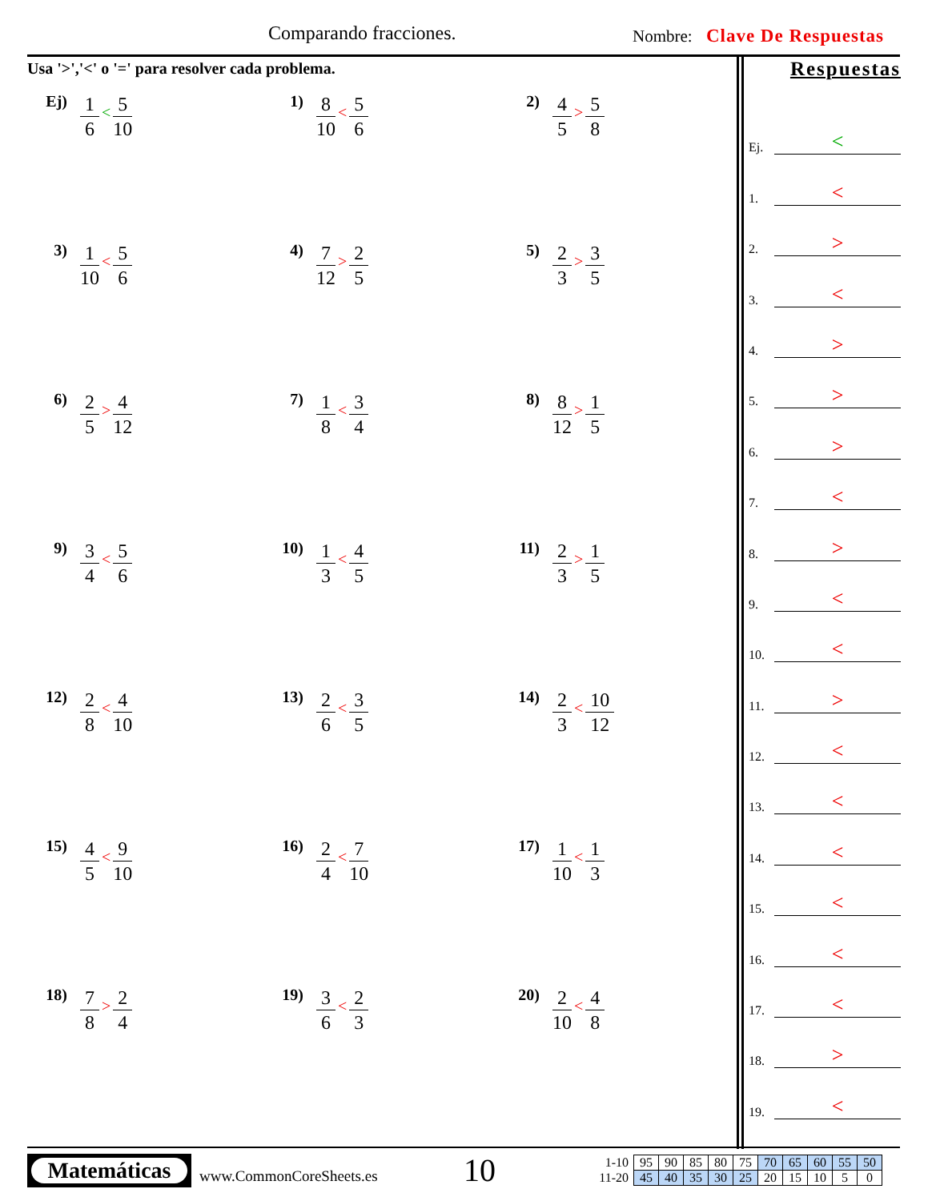Comparando fracciones. Nombre: Clave De Respuestas
Usa '>','<' o '=' para resolver cada problema.
Ej) 1 6 < 5 10
1) 8 10 < 5 6
2) 4 5 > 5 8
3) 1 10 < 5 6
4) 7 12 > 2 5
5) 2 3 > 3 5
6) 2 5 > 4 12
7) 1 8 < 3 4
8) 8 12 > 1 5
9) 3 4 < 5 6
10) 1 3 < 4 5
11) 2 3 > 1 5
12) 2 8 < 4 10
13) 2 6 < 3 5
14) 2 3 < 10 12
15) 4 5 < 9 10
16) 2 4 < 7 10
17) 1 10 < 1 3
18) 7 8 > 2 4
19) 3 6 < 2 3
20) 2 10 < 4 8
Respuestas
Ej. <
1. <
2. >
3. <
4. >
5. >
6. >
7. <
8. >
9. <
10. <
11. >
12. <
13. <
14. <
15. <
16. <
17. <
18. >
19. <
Matemáticas
www.CommonCoreSheets.es
10
| 1-10 | 95 | 90 | 85 | 80 | 75 | 70 | 65 | 60 | 55 | 50 |
| 11-20 | 45 | 40 | 35 | 30 | 25 | 20 | 15 | 10 | 5 | 0 |